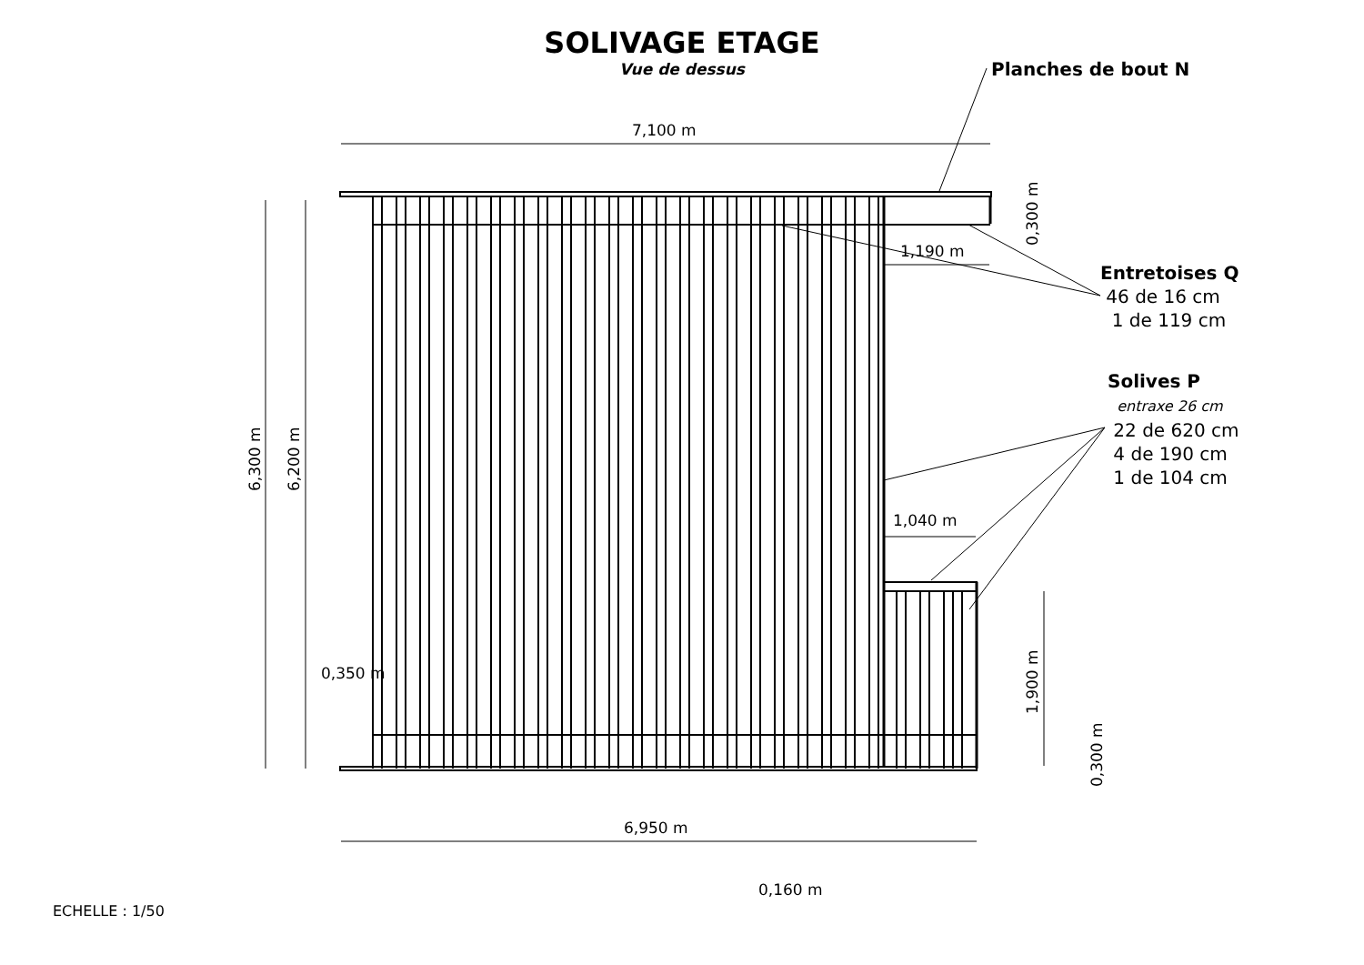SOLIVAGE ETAGE
Vue de dessus
7,100 m
1,190 m
1,040 m
0,350 m
6,950 m
0,160 m
6,300 m 6,200 m
0,300 m
1,900 m
0,300 m
Planches de bout N
Entretoises Q
46 de 16 cm
1 de 119 cm
Solives P
entraxe 26 cm
22 de 620 cm
4 de 190 cm
1 de 104 cm
ECHELLE : 1/50